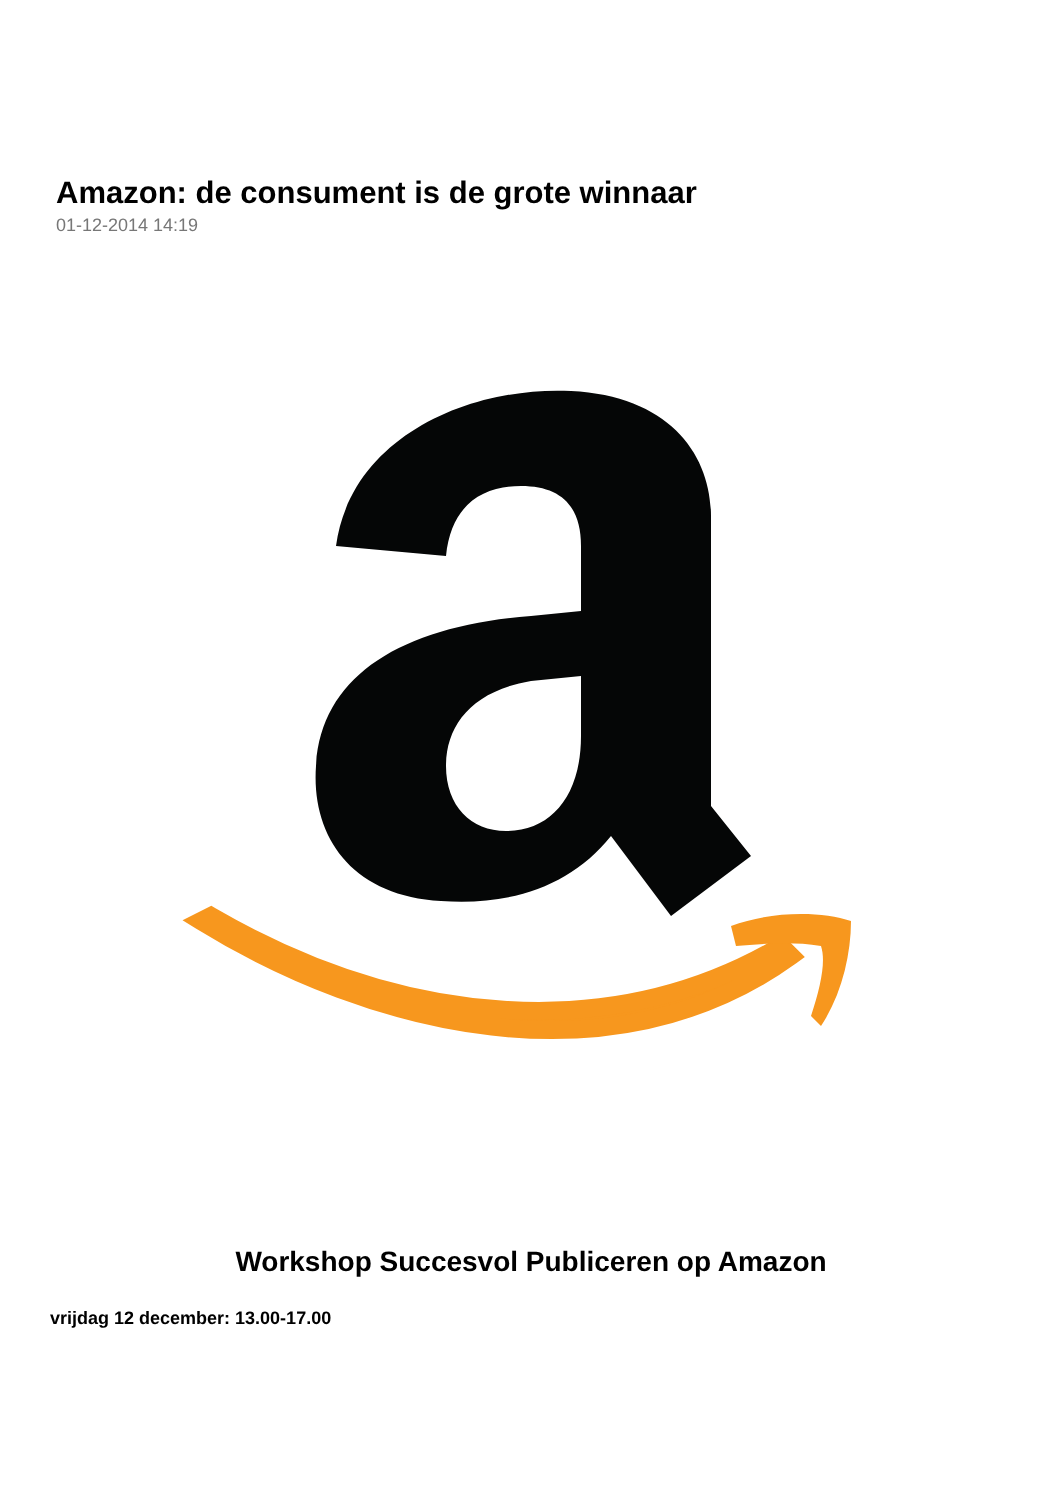Amazon: de consument is de grote winnaar
01-12-2014 14:19
Workshop Succesvol Publiceren op Amazon
vrijdag 12 december: 13.00-17.00